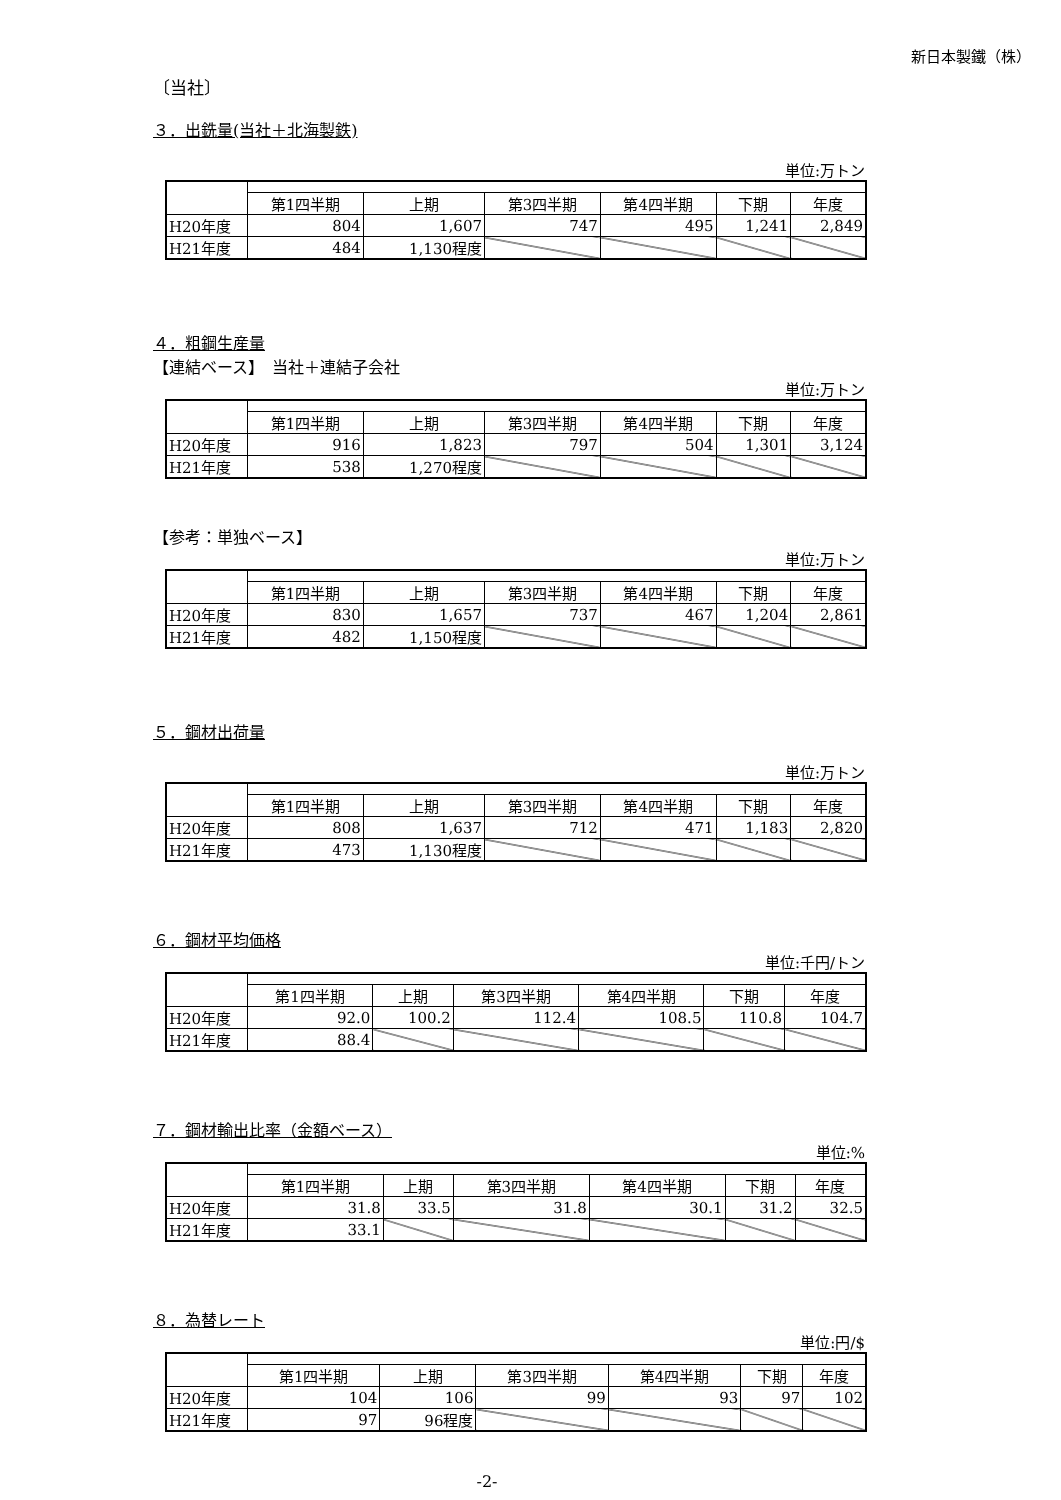新日本製鐵（株）
〔当社〕
３．出銑量(当社＋北海製鉄)
単位:万トン
| | 第1四半期 | 上期 | 第3四半期 | 第4四半期 | 下期 | 年度 |
| --- | --- | --- | --- | --- | --- | --- |
| H20年度 | 804 | 1,607 | 747 | 495 | 1,241 | 2,849 |
| H21年度 | 484 | 1,130程度 | | | | |
４．粗鋼生産量
【連結ベース】　当社＋連結子会社
単位:万トン
| | 第1四半期 | 上期 | 第3四半期 | 第4四半期 | 下期 | 年度 |
| --- | --- | --- | --- | --- | --- | --- |
| H20年度 | 916 | 1,823 | 797 | 504 | 1,301 | 3,124 |
| H21年度 | 538 | 1,270程度 | | | | |
【参考：単独ベース】
単位:万トン
| | 第1四半期 | 上期 | 第3四半期 | 第4四半期 | 下期 | 年度 |
| --- | --- | --- | --- | --- | --- | --- |
| H20年度 | 830 | 1,657 | 737 | 467 | 1,204 | 2,861 |
| H21年度 | 482 | 1,150程度 | | | | |
５．鋼材出荷量
単位:万トン
| | 第1四半期 | 上期 | 第3四半期 | 第4四半期 | 下期 | 年度 |
| --- | --- | --- | --- | --- | --- | --- |
| H20年度 | 808 | 1,637 | 712 | 471 | 1,183 | 2,820 |
| H21年度 | 473 | 1,130程度 | | | | |
６．鋼材平均価格
単位:千円/トン
| | 第1四半期 | 上期 | 第3四半期 | 第4四半期 | 下期 | 年度 |
| --- | --- | --- | --- | --- | --- | --- |
| H20年度 | 92.0 | 100.2 | 112.4 | 108.5 | 110.8 | 104.7 |
| H21年度 | 88.4 | | | | | |
７．鋼材輸出比率（金額ベース）
単位:%
| | 第1四半期 | 上期 | 第3四半期 | 第4四半期 | 下期 | 年度 |
| --- | --- | --- | --- | --- | --- | --- |
| H20年度 | 31.8 | 33.5 | 31.8 | 30.1 | 31.2 | 32.5 |
| H21年度 | 33.1 | | | | | |
８．為替レート
単位:円/$
| | 第1四半期 | 上期 | 第3四半期 | 第4四半期 | 下期 | 年度 |
| --- | --- | --- | --- | --- | --- | --- |
| H20年度 | 104 | 106 | 99 | 93 | 97 | 102 |
| H21年度 | 97 | 96程度 | | | | |
-2-